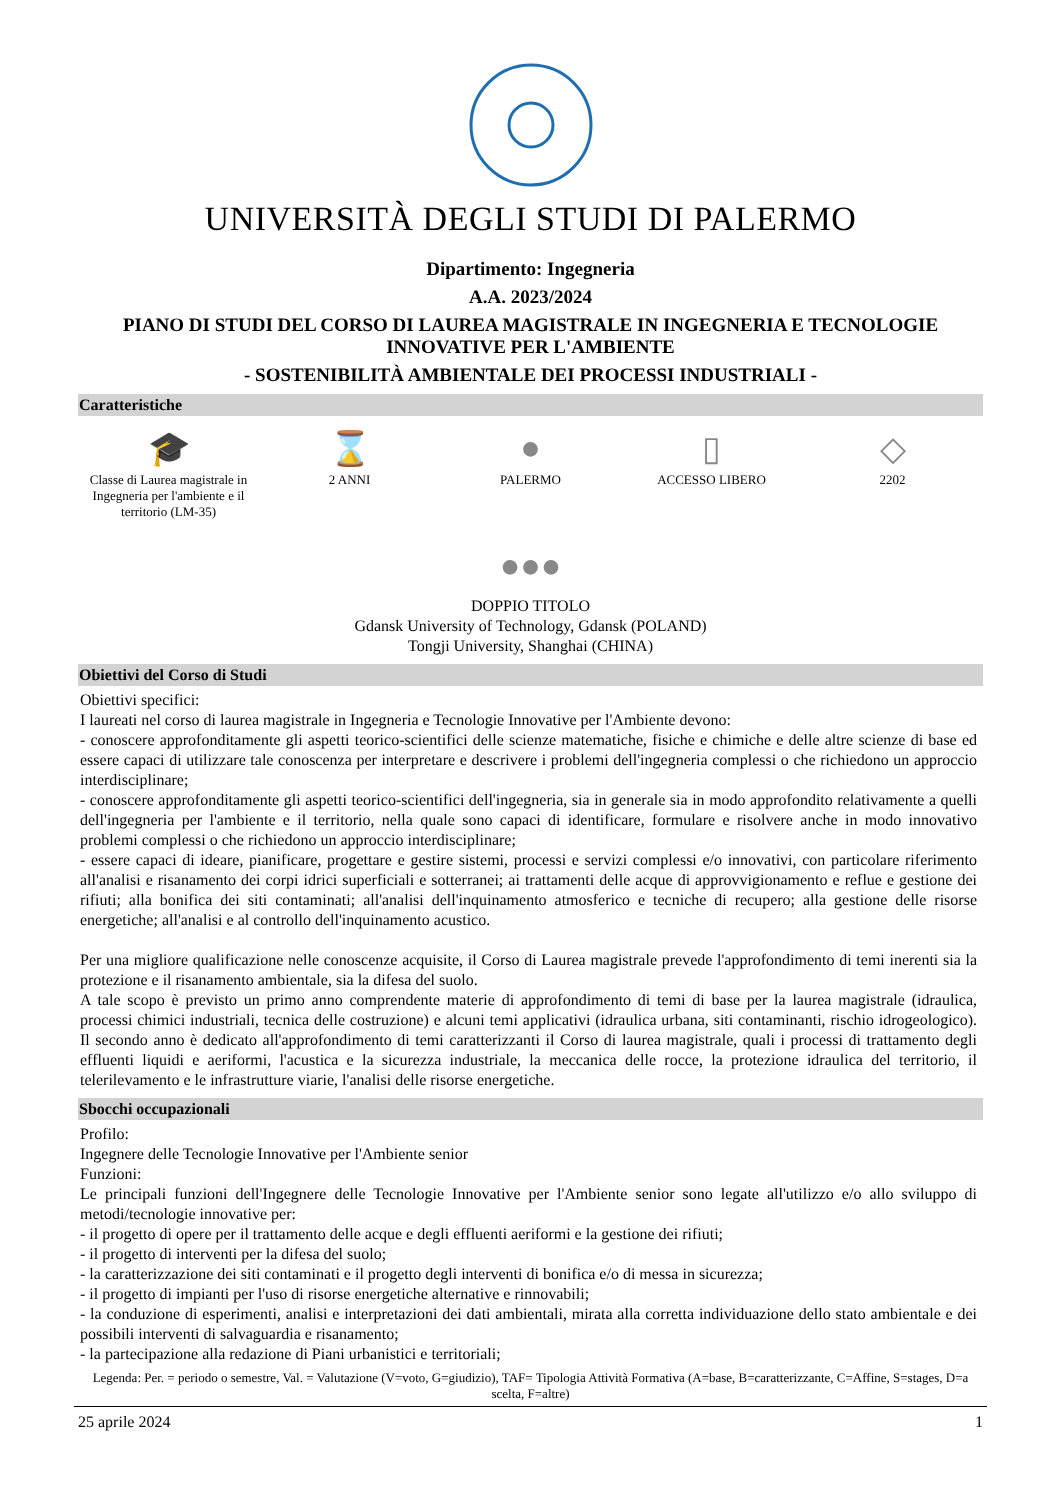UNIVERSITÀ DEGLI STUDI DI PALERMO
Dipartimento: Ingegneria
A.A. 2023/2024
PIANO DI STUDI DEL CORSO DI LAUREA MAGISTRALE IN INGEGNERIA E TECNOLOGIE INNOVATIVE PER L'AMBIENTE
- SOSTENIBILITÀ AMBIENTALE DEI PROCESSI INDUSTRIALI -
Caratteristiche
🎓
Classe di Laurea magistrale in Ingegneria per l'ambiente e il territorio (LM-35)
⌛
2 ANNI
●
PALERMO
▯
ACCESSO LIBERO
◇
2202
●●●
DOPPIO TITOLO
Gdansk University of Technology, Gdansk (POLAND)
Tongji University, Shanghai (CHINA)
Obiettivi del Corso di Studi
Obiettivi specifici:
I laureati nel corso di laurea magistrale in Ingegneria e Tecnologie Innovative per l'Ambiente devono:
- conoscere approfonditamente gli aspetti teorico-scientifici delle scienze matematiche, fisiche e chimiche e delle altre scienze di base ed essere capaci di utilizzare tale conoscenza per interpretare e descrivere i problemi dell'ingegneria complessi o che richiedono un approccio interdisciplinare;
- conoscere approfonditamente gli aspetti teorico-scientifici dell'ingegneria, sia in generale sia in modo approfondito relativamente a quelli dell'ingegneria per l'ambiente e il territorio, nella quale sono capaci di identificare, formulare e risolvere anche in modo innovativo problemi complessi o che richiedono un approccio interdisciplinare;
- essere capaci di ideare, pianificare, progettare e gestire sistemi, processi e servizi complessi e/o innovativi, con particolare riferimento all'analisi e risanamento dei corpi idrici superficiali e sotterranei; ai trattamenti delle acque di approvvigionamento e reflue e gestione dei rifiuti; alla bonifica dei siti contaminati; all'analisi dell'inquinamento atmosferico e tecniche di recupero; alla gestione delle risorse energetiche; all'analisi e al controllo dell'inquinamento acustico.
Per una migliore qualificazione nelle conoscenze acquisite, il Corso di Laurea magistrale prevede l'approfondimento di temi inerenti sia la protezione e il risanamento ambientale, sia la difesa del suolo.
A tale scopo è previsto un primo anno comprendente materie di approfondimento di temi di base per la laurea magistrale (idraulica, processi chimici industriali, tecnica delle costruzione) e alcuni temi applicativi (idraulica urbana, siti contaminanti, rischio idrogeologico). Il secondo anno è dedicato all'approfondimento di temi caratterizzanti il Corso di laurea magistrale, quali i processi di trattamento degli effluenti liquidi e aeriformi, l'acustica e la sicurezza industriale, la meccanica delle rocce, la protezione idraulica del territorio, il telerilevamento e le infrastrutture viarie, l'analisi delle risorse energetiche.
Sbocchi occupazionali
Profilo:
Ingegnere delle Tecnologie Innovative per l'Ambiente senior
Funzioni:
Le principali funzioni dell'Ingegnere delle Tecnologie Innovative per l'Ambiente senior sono legate all'utilizzo e/o allo sviluppo di metodi/tecnologie innovative per:
- il progetto di opere per il trattamento delle acque e degli effluenti aeriformi e la gestione dei rifiuti;
- il progetto di interventi per la difesa del suolo;
- la caratterizzazione dei siti contaminati e il progetto degli interventi di bonifica e/o di messa in sicurezza;
- il progetto di impianti per l'uso di risorse energetiche alternative e rinnovabili;
- la conduzione di esperimenti, analisi e interpretazioni dei dati ambientali, mirata alla corretta individuazione dello stato ambientale e dei possibili interventi di salvaguardia e risanamento;
- la partecipazione alla redazione di Piani urbanistici e territoriali;
Legenda: Per. = periodo o semestre, Val. = Valutazione (V=voto, G=giudizio), TAF= Tipologia Attività Formativa (A=base, B=caratterizzante, C=Affine, S=stages, D=a scelta, F=altre)
25 aprile 2024 1